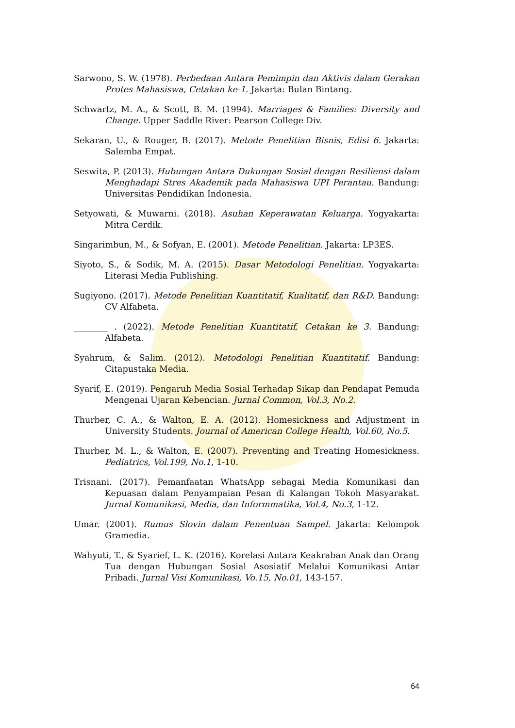Sarwono, S. W. (1978). Perbedaan Antara Pemimpin dan Aktivis dalam Gerakan Protes Mahasiswa, Cetakan ke-1. Jakarta: Bulan Bintang.
Schwartz, M. A., & Scott, B. M. (1994). Marriages & Families: Diversity and Change. Upper Saddle River: Pearson College Div.
Sekaran, U., & Rouger, B. (2017). Metode Penelitian Bisnis, Edisi 6. Jakarta: Salemba Empat.
Seswita, P. (2013). Hubungan Antara Dukungan Sosial dengan Resiliensi dalam Menghadapi Stres Akademik pada Mahasiswa UPI Perantau. Bandung: Universitas Pendidikan Indonesia.
Setyowati, & Muwarni. (2018). Asuhan Keperawatan Keluarga. Yogyakarta: Mitra Cerdik.
Singarimbun, M., & Sofyan, E. (2001). Metode Penelitian. Jakarta: LP3ES.
Siyoto, S., & Sodik, M. A. (2015). Dasar Metodologi Penelitian. Yogyakarta: Literasi Media Publishing.
Sugiyono. (2017). Metode Penelitian Kuantitatif, Kualitatif, dan R&D. Bandung: CV Alfabeta.
________ . (2022). Metode Penelitian Kuantitatif, Cetakan ke 3. Bandung: Alfabeta.
Syahrum, & Salim. (2012). Metodologi Penelitian Kuantitatif. Bandung: Citapustaka Media.
Syarif, E. (2019). Pengaruh Media Sosial Terhadap Sikap dan Pendapat Pemuda Mengenai Ujaran Kebencian. Jurnal Common, Vol.3, No.2.
Thurber, C. A., & Walton, E. A. (2012). Homesickness and Adjustment in University Students. Journal of American College Health, Vol.60, No.5.
Thurber, M. L., & Walton, E. (2007). Preventing and Treating Homesickness. Pediatrics, Vol.199, No.1, 1-10.
Trisnani. (2017). Pemanfaatan WhatsApp sebagai Media Komunikasi dan Kepuasan dalam Penyampaian Pesan di Kalangan Tokoh Masyarakat. Jurnal Komunikasi, Media, dan Informmatika, Vol.4, No.3, 1-12.
Umar. (2001). Rumus Slovin dalam Penentuan Sampel. Jakarta: Kelompok Gramedia.
Wahyuti, T., & Syarief, L. K. (2016). Korelasi Antara Keakraban Anak dan Orang Tua dengan Hubungan Sosial Asosiatif Melalui Komunikasi Antar Pribadi. Jurnal Visi Komunikasi, Vo.15, No.01, 143-157.
64